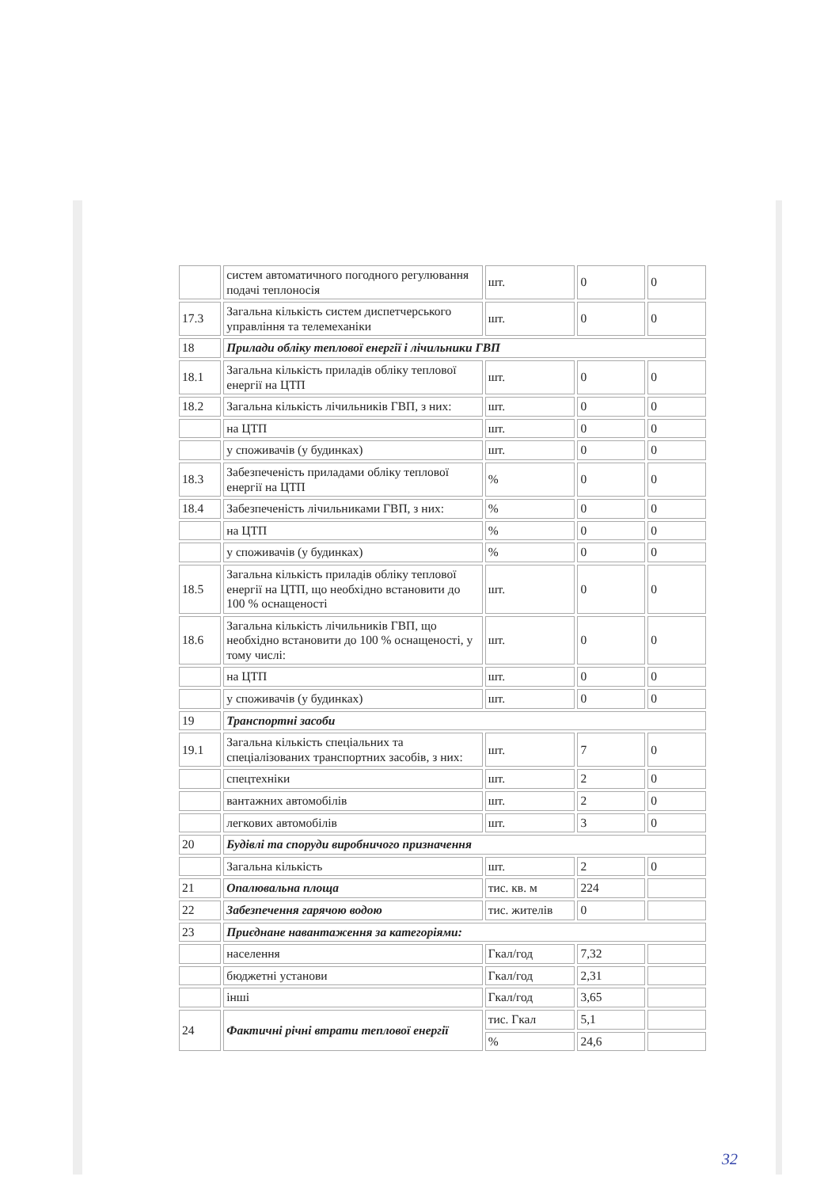| | систем автоматичного погодного регулювання подачі теплоносія | шт. | 0 | 0 |
| 17.3 | Загальна кількість систем диспетчерського управління та телемеханіки | шт. | 0 | 0 |
| 18 | Прилади обліку теплової енергії і лічильники ГВП | | | |
| 18.1 | Загальна кількість приладів обліку теплової енергії на ЦТП | шт. | 0 | 0 |
| 18.2 | Загальна кількість лічильників ГВП, з них: | шт. | 0 | 0 |
| | на ЦТП | шт. | 0 | 0 |
| | у споживачів (у будинках) | шт. | 0 | 0 |
| 18.3 | Забезпеченість приладами обліку теплової енергії на ЦТП | % | 0 | 0 |
| 18.4 | Забезпеченість лічильниками ГВП, з них: | % | 0 | 0 |
| | на ЦТП | % | 0 | 0 |
| | у споживачів (у будинках) | % | 0 | 0 |
| 18.5 | Загальна кількість приладів обліку теплової енергії на ЦТП, що необхідно встановити до 100 % оснащеності | шт. | 0 | 0 |
| 18.6 | Загальна кількість лічильників ГВП, що необхідно встановити до 100 % оснащеності, у тому числі: | шт. | 0 | 0 |
| | на ЦТП | шт. | 0 | 0 |
| | у споживачів (у будинках) | шт. | 0 | 0 |
| 19 | Транспортні засоби | | | |
| 19.1 | Загальна кількість спеціальних та спеціалізованих транспортних засобів, з них: | шт. | 7 | 0 |
| | спецтехніки | шт. | 2 | 0 |
| | вантажних автомобілів | шт. | 2 | 0 |
| | легкових автомобілів | шт. | 3 | 0 |
| 20 | Будівлі та споруди виробничого призначення | | | |
| | Загальна кількість | шт. | 2 | 0 |
| 21 | Опалювальна площа | тис. кв. м | 224 | |
| 22 | Забезпечення гарячою водою | тис. жителів | 0 | |
| 23 | Приєднане навантаження за категоріями: | | | |
| | населення | Гкал/год | 7,32 | |
| | бюджетні установи | Гкал/год | 2,31 | |
| | інші | Гкал/год | 3,65 | |
| 24 | Фактичні річні втрати теплової енергії | тис. Гкал | 5,1 | |
| | | % | 24,6 | |
32